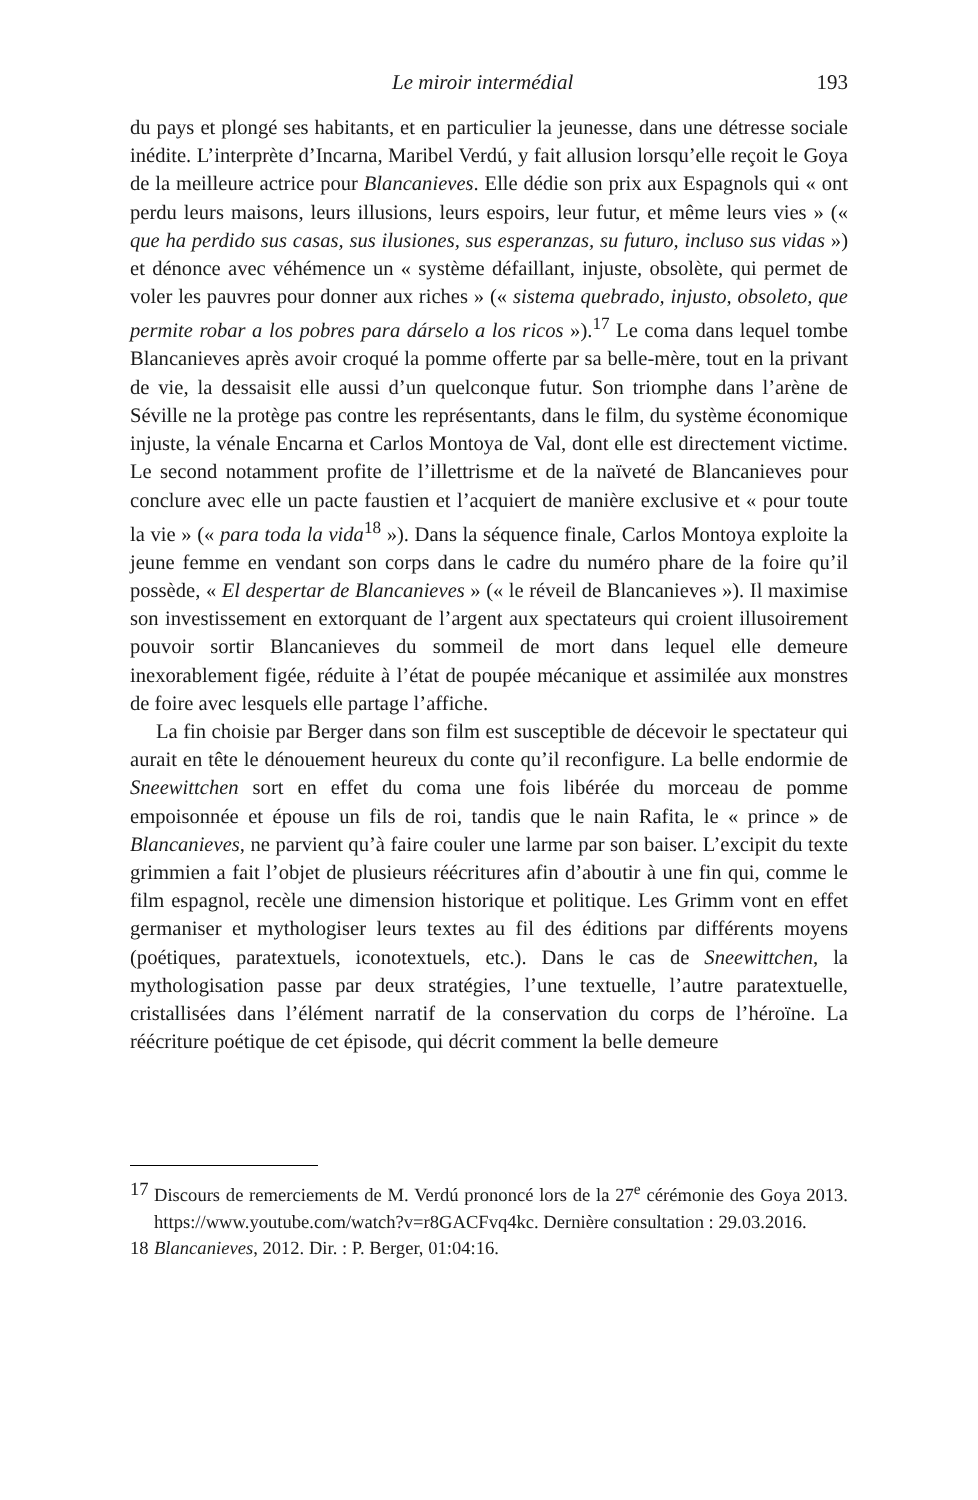Le miroir intermédial 193
du pays et plongé ses habitants, et en particulier la jeunesse, dans une détresse sociale inédite. L’interprète d’Incarna, Maribel Verdú, y fait allusion lorsqu’elle reçoit le Goya de la meilleure actrice pour Blancanieves. Elle dédie son prix aux Espagnols qui « ont perdu leurs maisons, leurs illusions, leurs espoirs, leur futur, et même leurs vies » (« que ha perdido sus casas, sus ilusiones, sus esperanzas, su futuro, incluso sus vidas ») et dénonce avec véhémence un « système défaillant, injuste, obsolète, qui permet de voler les pauvres pour donner aux riches » (« sistema quebrado, injusto, obsoleto, que permite robar a los pobres para dárselo a los ricos »).<sup>17</sup> Le coma dans lequel tombe Blancanieves après avoir croqué la pomme offerte par sa belle-mère, tout en la privant de vie, la dessaisit elle aussi d’un quelconque futur. Son triomphe dans l’arène de Séville ne la protège pas contre les représentants, dans le film, du système économique injuste, la vénale Encarna et Carlos Montoya de Val, dont elle est directement victime. Le second notamment profite de l’illettrisme et de la naïveté de Blancanieves pour conclure avec elle un pacte faustien et l’acquiert de manière exclusive et « pour toute la vie » (« para toda la vida<sup>18</sup> »). Dans la séquence finale, Carlos Montoya exploite la jeune femme en vendant son corps dans le cadre du numéro phare de la foire qu’il possède, « El despertar de Blancanieves » (« le réveil de Blancanieves »). Il maximise son investissement en extorquant de l’argent aux spectateurs qui croient illusoirement pouvoir sortir Blancanieves du sommeil de mort dans lequel elle demeure inexorablement figée, réduite à l’état de poupée mécanique et assimilée aux monstres de foire avec lesquels elle partage l’affiche.
La fin choisie par Berger dans son film est susceptible de décevoir le spectateur qui aurait en tête le dénouement heureux du conte qu’il reconfigure. La belle endormie de Sneewittchen sort en effet du coma une fois libérée du morceau de pomme empoisonnée et épouse un fils de roi, tandis que le nain Rafita, le « prince » de Blancanieves, ne parvient qu’à faire couler une larme par son baiser. L’excipit du texte grimmien a fait l’objet de plusieurs réécritures afin d’aboutir à une fin qui, comme le film espagnol, recèle une dimension historique et politique. Les Grimm vont en effet germaniser et mythologiser leurs textes au fil des éditions par différents moyens (poétiques, paratextuels, iconotextuels, etc.). Dans le cas de Sneewittchen, la mythologisation passe par deux stratégies, l’une textuelle, l’autre paratextuelle, cristallisées dans l’élément narratif de la conservation du corps de l’héroïne. La réécriture poétique de cet épisode, qui décrit comment la belle demeure
17 Discours de remerciements de M. Verdú prononcé lors de la 27<sup>e</sup> cérémonie des Goya 2013. https://www.youtube.com/watch?v=r8GACFvq4kc. Dernière consultation : 29.03.2016.
18 Blancanieves, 2012. Dir. : P. Berger, 01:04:16.